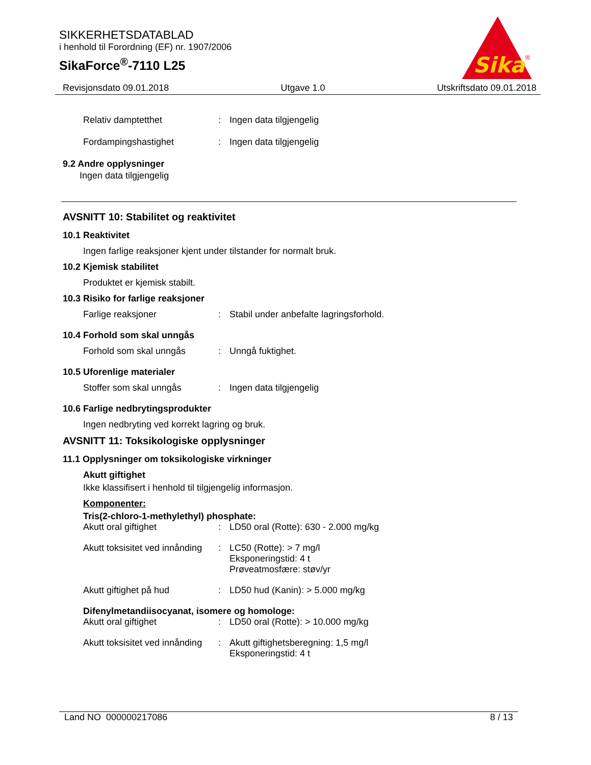SIKKERHETSDATABLAD
i henhold til Forordning (EF) nr. 1907/2006
SikaForce<sup>®</sup>-7110 L25
Sika
®
Revisjonsdato 09.01.2018 Utgave 1.0 Utskriftsdato 09.01.2018
Relativ damptetthet: Ingen data tilgjengelig
Fordampingshastighet: Ingen data tilgjengelig
9.2 Andre opplysninger
Ingen data tilgjengelig
AVSNITT 10: Stabilitet og reaktivitet
10.1 Reaktivitet
Ingen farlige reaksjoner kjent under tilstander for normalt bruk.
10.2 Kjemisk stabilitet
Produktet er kjemisk stabilt.
10.3 Risiko for farlige reaksjoner
Farlige reaksjoner: Stabil under anbefalte lagringsforhold.
10.4 Forhold som skal unngås
Forhold som skal unngås: Unngå fuktighet.
10.5 Uforenlige materialer
Stoffer som skal unngås: Ingen data tilgjengelig
10.6 Farlige nedbrytingsprodukter
Ingen nedbryting ved korrekt lagring og bruk.
AVSNITT 11: Toksikologiske opplysninger
11.1 Opplysninger om toksikologiske virkninger
Akutt giftighet
Ikke klassifisert i henhold til tilgjengelig informasjon.
Komponenter:
Tris(2-chloro-1-methylethyl) phosphate:
Akutt oral giftighet: LD50 oral (Rotte): 630 - 2.000 mg/kg
Akutt toksisitet ved innånding: LC50 (Rotte): > 7 mg/l
Eksponeringstid: 4 t
Prøveatmosfære: støv/yr
Akutt giftighet på hud: LD50 hud (Kanin): > 5.000 mg/kg
Difenylmetandiisocyanat, isomere og homologe:
Akutt oral giftighet: LD50 oral (Rotte): > 10.000 mg/kg
Akutt toksisitet ved innånding: Akutt giftighetsberegning: 1,5 mg/l
Eksponeringstid: 4 t
Land NO 000000217086 8 / 13